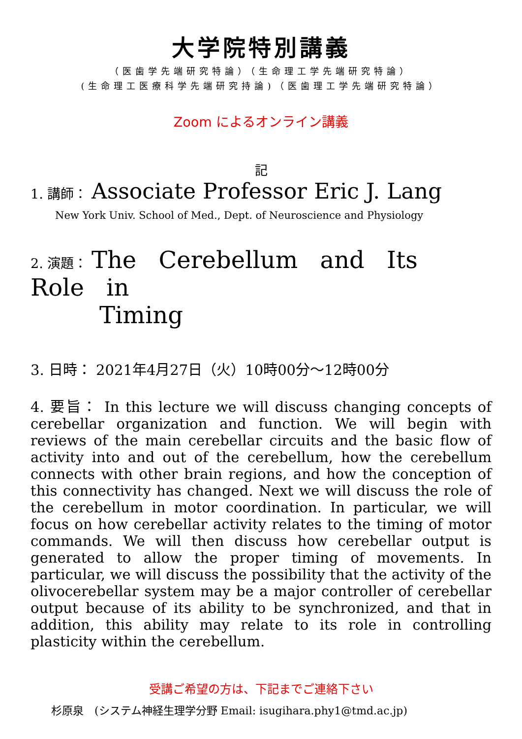大学院特別講義
（医歯学先端研究特論）（生命理工学先端研究特論）
(生命理工医療科学先端研究持論)（医歯理工学先端研究特論）
Zoom によるオンライン講義
記
1. 講師： Associate Professor Eric J. Lang
New York Univ. School of Med., Dept. of Neuroscience and Physiology
2. 演題： The Cerebellum and Its Role in
Timing
3. 日時： 2021年4月27日（火）10時00分～12時00分
4. 要旨： In this lecture we will discuss changing concepts of cerebellar organization and function. We will begin with reviews of the main cerebellar circuits and the basic flow of activity into and out of the cerebellum, how the cerebellum connects with other brain regions, and how the conception of this connectivity has changed. Next we will discuss the role of the cerebellum in motor coordination. In particular, we will focus on how cerebellar activity relates to the timing of motor commands. We will then discuss how cerebellar output is generated to allow the proper timing of movements. In particular, we will discuss the possibility that the activity of the olivocerebellar system may be a major controller of cerebellar output because of its ability to be synchronized, and that in addition, this ability may relate to its role in controlling plasticity within the cerebellum.
受講ご希望の方は、下記までご連絡下さい
杉原泉　(システム神経生理学分野 Email: isugihara.phy1@tmd.ac.jp)